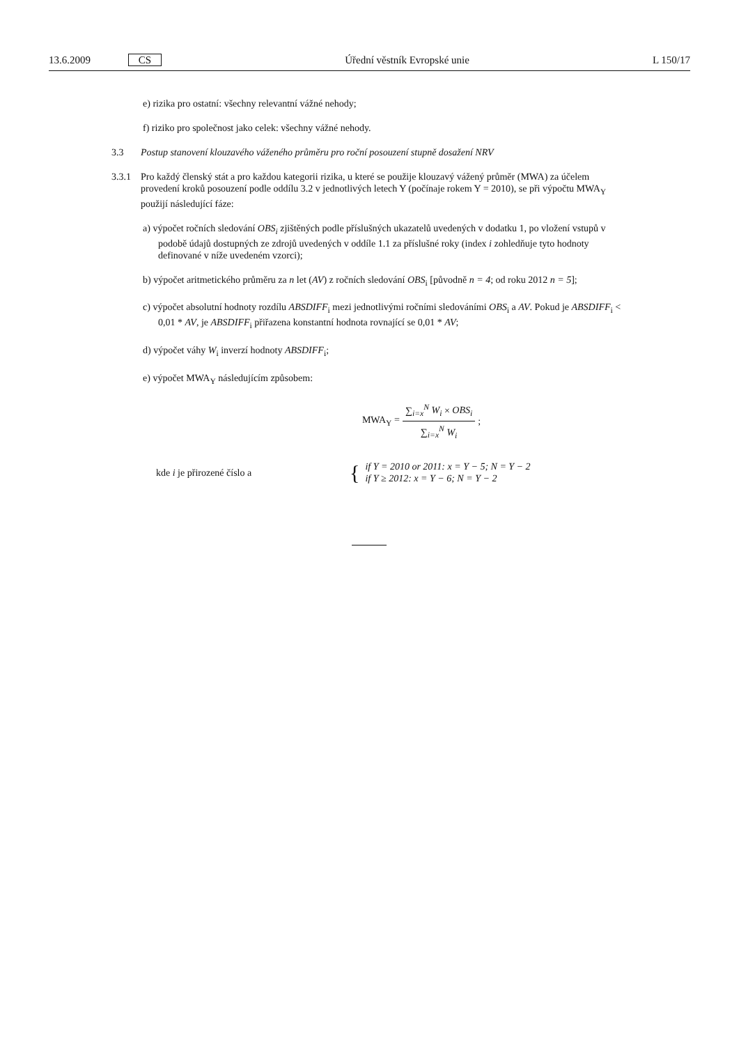13.6.2009 CS Úřední věstník Evropské unie L 150/17
e) rizika pro ostatní: všechny relevantní vážné nehody;
f) riziko pro společnost jako celek: všechny vážné nehody.
3.3 Postup stanovení klouzavého váženého průměru pro roční posouzení stupně dosažení NRV
3.3.1 Pro každý členský stát a pro každou kategorii rizika, u které se použije klouzavý vážený průměr (MWA) za účelem provedení kroků posouzení podle oddílu 3.2 v jednotlivých letech Y (počínaje rokem Y = 2010), se při výpočtu MWA<sub>Y</sub> použijí následující fáze:
a) výpočet ročních sledování OBS<sub>i</sub> zjištěných podle příslušných ukazatelů uvedených v dodatku 1, po vložení vstupů v podobě údajů dostupných ze zdrojů uvedených v oddíle 1.1 za příslušné roky (index i zohledňuje tyto hodnoty definované v níže uvedeném vzorci);
b) výpočet aritmetického průměru za n let (AV) z ročních sledování OBS<sub>i</sub> [původně n = 4; od roku 2012 n = 5];
c) výpočet absolutní hodnoty rozdílu ABSDIFF<sub>i</sub> mezi jednotlivými ročními sledováními OBS<sub>i</sub> a AV. Pokud je ABSDIFF<sub>i</sub> < 0,01 * AV, je ABSDIFF<sub>i</sub> přiřazena konstantní hodnota rovnající se 0,01 * AV;
d) výpočet váhy W<sub>i</sub> inverzí hodnoty ABSDIFF<sub>i</sub>;
e) výpočet MWA<sub>Y</sub> následujícím způsobem:
| MWA<sub>Y</sub> = | ∑<sub>i=x</sub><sup>N</sup> W<sub>i</sub> × OBS<sub>i</sub> | ; |
| | ∑<sub>i=x</sub><sup>N</sup> W<sub>i</sub> | |
| kde i je přirozené číslo a | { | if Y = 2010 or 2011: x = Y − 5; N = Y − 2 if Y ≥ 2012: x = Y − 6; N = Y − 2 |